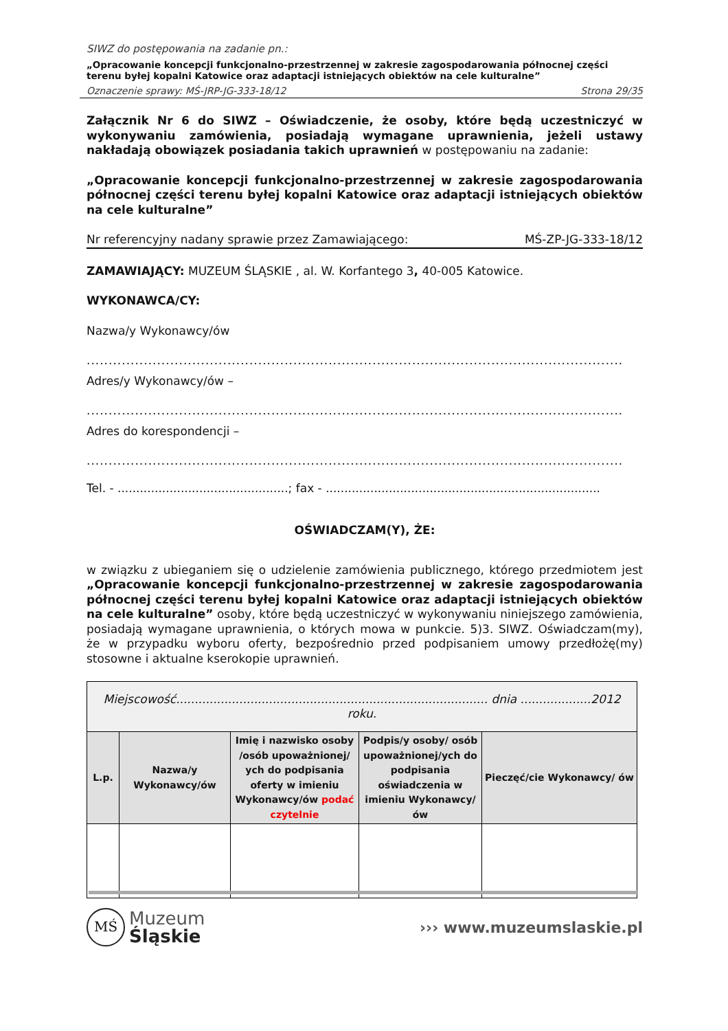SIWZ do postępowania na zadanie pn.:
„Opracowanie koncepcji funkcjonalno-przestrzennej w zakresie zagospodarowania północnej części terenu byłej kopalni Katowice oraz adaptacji istniejących obiektów na cele kulturalne”
Oznaczenie sprawy: MŚ-JRP-JG-333-18/12 Strona 29/35
Załącznik Nr 6 do SIWZ – Oświadczenie, że osoby, które będą uczestniczyć w wykonywaniu zamówienia, posiadają wymagane uprawnienia, jeżeli ustawy nakładają obowiązek posiadania takich uprawnień w postępowaniu na zadanie:
„Opracowanie koncepcji funkcjonalno-przestrzennej w zakresie zagospodarowania północnej części terenu byłej kopalni Katowice oraz adaptacji istniejących obiektów na cele kulturalne”
Nr referencyjny nadany sprawie przez Zamawiającego: MŚ-ZP-JG-333-18/12
ZAMAWIAJĄCY: MUZEUM ŚLĄSKIE , al. W. Korfantego 3, 40-005 Katowice.
WYKONAWCA/CY:
Nazwa/y Wykonawcy/ów
..........................................................................................................................................
Adres/y Wykonawcy/ów –
..........................................................................................................................................
Adres do korespondencji –
..........................................................................................................................................
Tel. - ..............................................; fax - ..........................................................................
OŚWIADCZAM(Y), ŻE:
w związku z ubieganiem się o udzielenie zamówienia publicznego, którego przedmiotem jest „Opracowanie koncepcji funkcjonalno-przestrzennej w zakresie zagospodarowania północnej części terenu byłej kopalni Katowice oraz adaptacji istniejących obiektów na cele kulturalne” osoby, które będą uczestniczyć w wykonywaniu niniejszego zamówienia, posiadają wymagane uprawnienia, o których mowa w punkcie. 5)3. SIWZ. Oświadczam(my), że w przypadku wyboru oferty, bezpośrednio przed podpisaniem umowy przedłożę(my) stosowne i aktualne kserokopie uprawnień.
| Miejscowość.................................................................................... dnia ...................2012 roku. | | | | |
| L.p. | Nazwa/y Wykonawcy/ów | Imię i nazwisko osoby /osób upoważnionej/ ych do podpisania oferty w imieniu Wykonawcy/ów podać czytelnie | Podpis/y osoby/ osób upoważnionej/ych do podpisania oświadczenia w imieniu Wykonawcy/ów | Pieczęć/cie Wykonawcy/ ów |
MŚ Muzeum
Śląskie
››› www.muzeumslaskie.pl